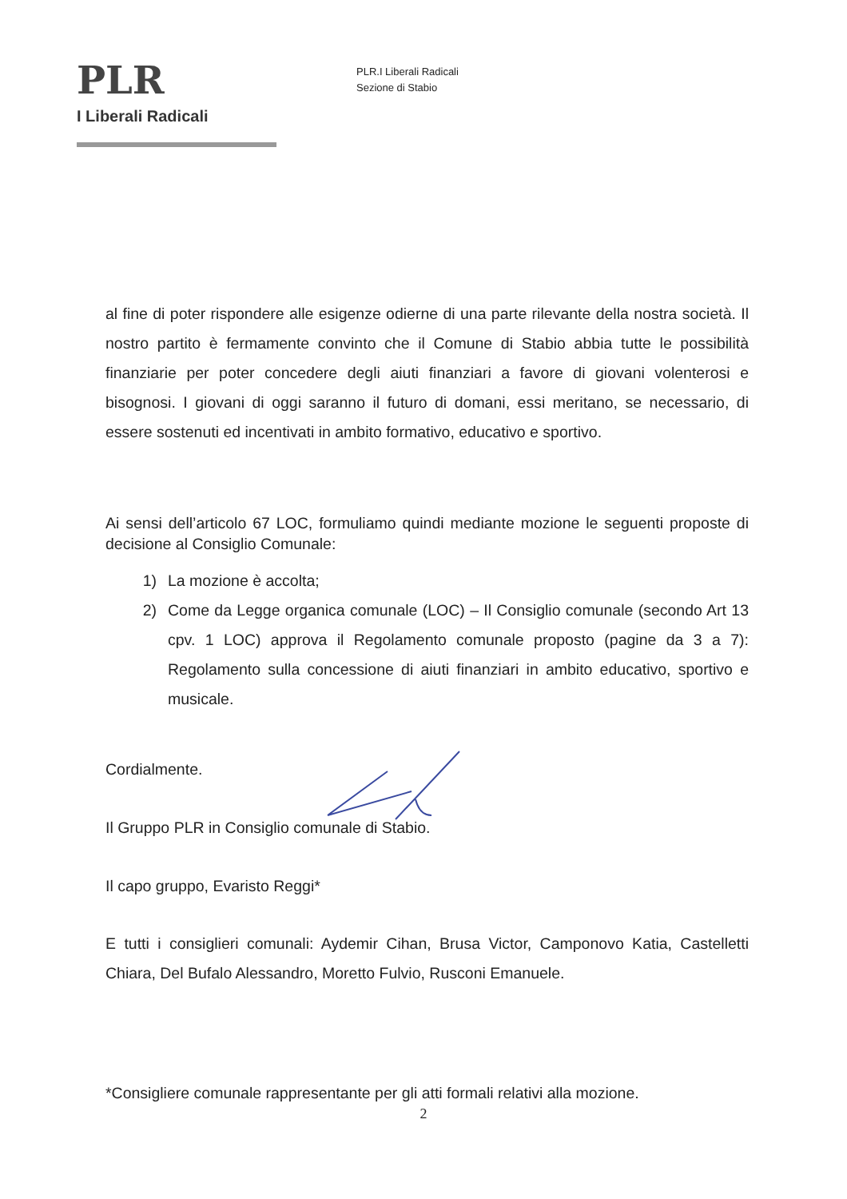PLR
I Liberali Radicali
PLR.I Liberali Radicali
Sezione di Stabio
al fine di poter rispondere alle esigenze odierne di una parte rilevante della nostra società. Il nostro partito è fermamente convinto che il Comune di Stabio abbia tutte le possibilità finanziarie per poter concedere degli aiuti finanziari a favore di giovani volenterosi e bisognosi. I giovani di oggi saranno il futuro di domani, essi meritano, se necessario, di essere sostenuti ed incentivati in ambito formativo, educativo e sportivo.
Ai sensi dell’articolo 67 LOC, formuliamo quindi mediante mozione le seguenti proposte di decisione al Consiglio Comunale:
1) La mozione è accolta;
2) Come da Legge organica comunale (LOC) – Il Consiglio comunale (secondo Art 13 cpv. 1 LOC) approva il Regolamento comunale proposto (pagine da 3 a 7): Regolamento sulla concessione di aiuti finanziari in ambito educativo, sportivo e musicale.
Cordialmente.
Il Gruppo PLR in Consiglio comunale di Stabio.
Il capo gruppo, Evaristo Reggi*
E tutti i consiglieri comunali: Aydemir Cihan, Brusa Victor, Camponovo Katia, Castelletti Chiara, Del Bufalo Alessandro, Moretto Fulvio, Rusconi Emanuele.
*Consigliere comunale rappresentante per gli atti formali relativi alla mozione.
2